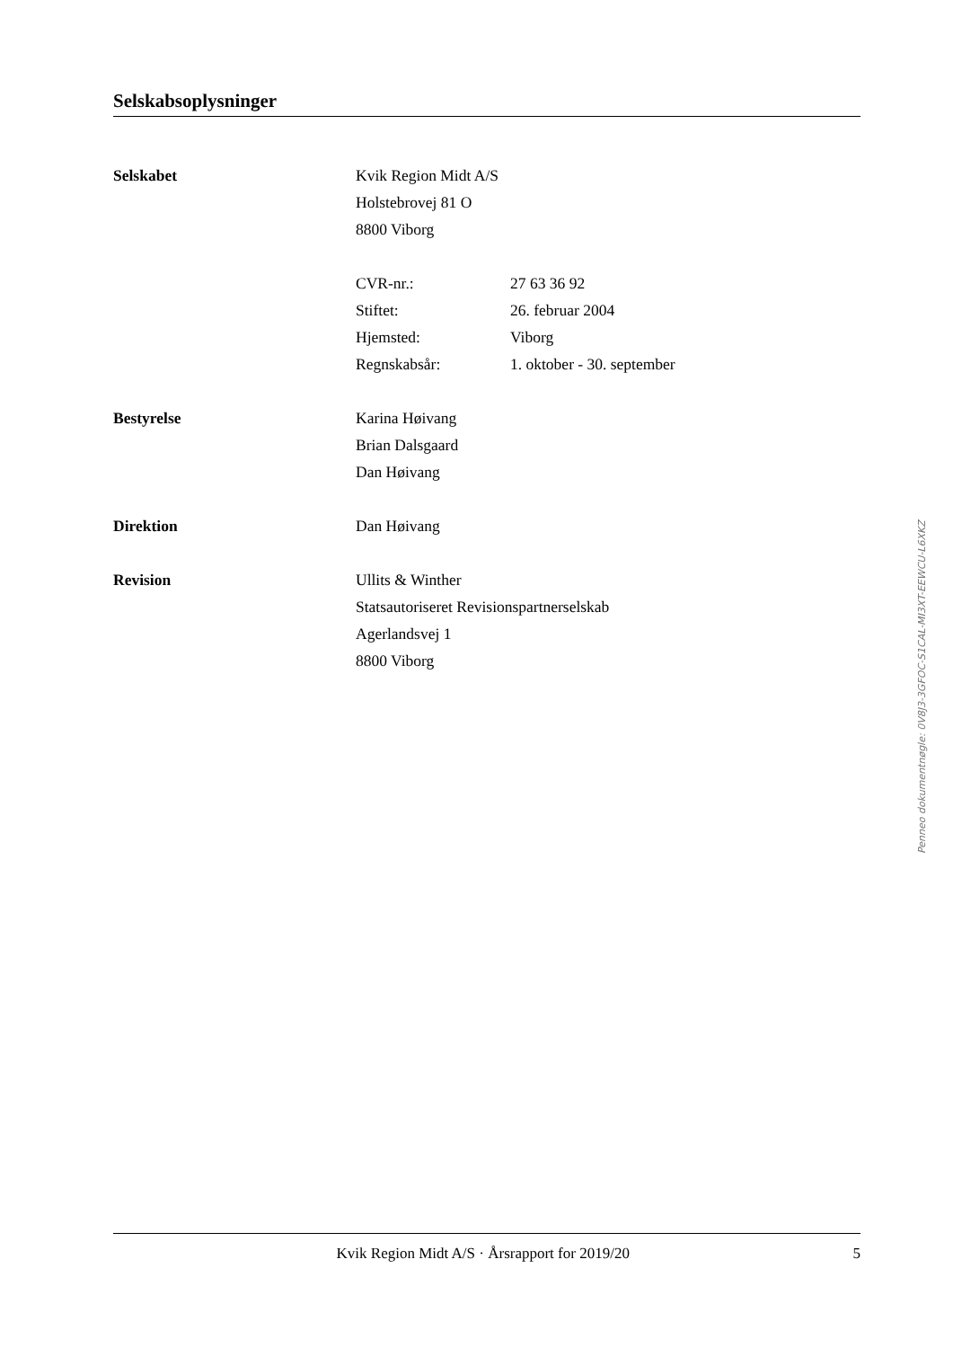Selskabsoplysninger
Selskabet
Kvik Region Midt A/S
Holstebrovej 81 O
8800 Viborg
CVR-nr.: 27 63 36 92
Stiftet: 26. februar 2004
Hjemsted: Viborg
Regnskabsår: 1. oktober - 30. september
Bestyrelse
Karina Høivang
Brian Dalsgaard
Dan Høivang
Direktion
Dan Høivang
Revision
Ullits & Winther
Statsautoriseret Revisionspartnerselskab
Agerlandsvej 1
8800 Viborg
Penneo dokumentnøgle: 0V8J3-3GFOC-S1CAL-MI3XT-EEWCU-L6XKZ
Kvik Region Midt A/S · Årsrapport for 2019/20 5